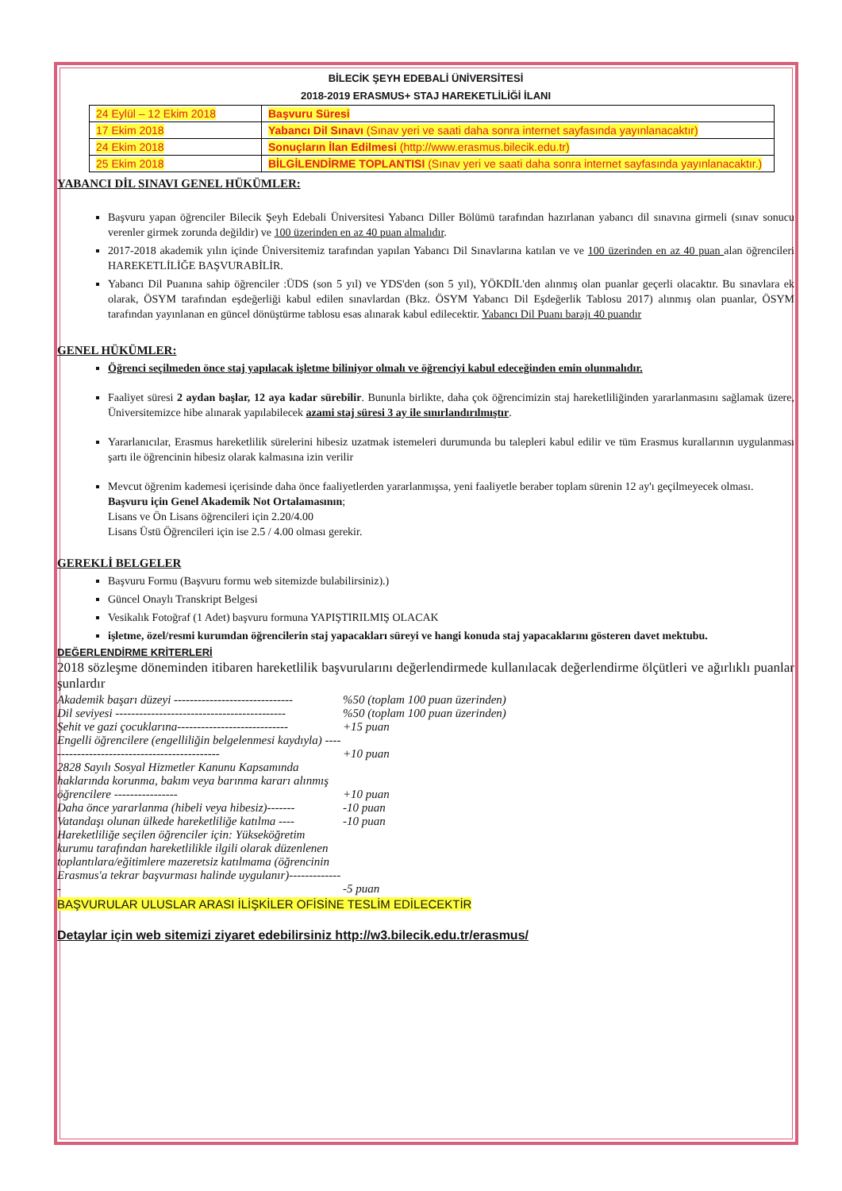BİLECİK ŞEYH EDEBALİ ÜNİVERSİTESİ
2018-2019 ERASMUS+ STAJ HAREKETLİLİĞİ İLANI
| 24 Eylül – 12 Ekim 2018 | Başvuru Süresi |
| 17 Ekim 2018 | Yabancı Dil Sınavı (Sınav yeri ve saati daha sonra internet sayfasında yayınlanacaktır) |
| 24 Ekim 2018 | Sonuçların İlan Edilmesi (http://www.erasmus.bilecik.edu.tr) |
| 25 Ekim 2018 | BİLGİLENDİRME TOPLANTISI (Sınav yeri ve saati daha sonra internet sayfasında yayınlanacaktır.) |
YABANCI DİL SINAVI GENEL HÜKÜMLER:
Başvuru yapan öğrenciler Bilecik Şeyh Edebali Üniversitesi Yabancı Diller Bölümü tarafından hazırlanan yabancı dil sınavına girmeli (sınav sonucu verenler girmek zorunda değildir) ve 100 üzerinden en az 40 puan almalıdır.
2017-2018 akademik yılın içinde Üniversitemiz tarafından yapılan Yabancı Dil Sınavlarına katılan ve ve 100 üzerinden en az 40 puan alan öğrencileri HAREKETLİLİĞE BAŞVURABİLİR.
Yabancı Dil Puanına sahip öğrenciler :ÜDS (son 5 yıl) ve YDS'den (son 5 yıl), YÖKDİL'den alınmış olan puanlar geçerli olacaktır. Bu sınavlara ek olarak, ÖSYM tarafından eşdeğerliği kabul edilen sınavlardan (Bkz. ÖSYM Yabancı Dil Eşdeğerlik Tablosu 2017) alınmış olan puanlar, ÖSYM tarafından yayınlanan en güncel dönüştürme tablosu esas alınarak kabul edilecektir. Yabancı Dil Puanı barajı 40 puandır
GENEL HÜKÜMLER:
Öğrenci seçilmeden önce staj yapılacak işletme biliniyor olmalı ve öğrenciyi kabul edeceğinden emin olunmalıdır.
Faaliyet süresi 2 aydan başlar, 12 aya kadar sürebilir. Bununla birlikte, daha çok öğrencimizin staj hareketliliğinden yararlanmasını sağlamak üzere, Üniversitemizce hibe alınarak yapılabilecek azami staj süresi 3 ay ile sınırlandırılmıştır.
Yararlanıcılar, Erasmus hareketlilik sürelerini hibesiz uzatmak istemeleri durumunda bu talepleri kabul edilir ve tüm Erasmus kurallarının uygulanması şartı ile öğrencinin hibesiz olarak kalmasına izin verilir
Mevcut öğrenim kademesi içerisinde daha önce faaliyetlerden yararlanmışsa, yeni faaliyetle beraber toplam sürenin 12 ay'ı geçilmeyecek olması.
Başvuru için Genel Akademik Not Ortalamasının;
Lisans ve Ön Lisans öğrencileri için 2.20/4.00
Lisans Üstü Öğrencileri için ise 2.5 / 4.00 olması gerekir.
GEREKLİ BELGELER
Başvuru Formu (Başvuru formu web sitemizde bulabilirsiniz).)
Güncel Onaylı Transkript Belgesi
Vesikalık Fotoğraf (1 Adet) başvuru formuna YAPIŞTIRILMIŞ OLACAK
işletme, özel/resmi kurumdan öğrencilerin staj yapacakları süreyi ve hangi konuda staj yapacaklarını gösteren davet mektubu.
DEĞERLENDİRME KRİTERLERİ
2018 sözleşme döneminden itibaren hareketlilik başvurularını değerlendirmede kullanılacak değerlendirme ölçütleri ve ağırlıklı puanlar şunlardır
| Akademik başarı düzeyi ------------------------------ | %50 (toplam 100 puan üzerinden) |
| Dil seviyesi ------------------------------------------- | %50 (toplam 100 puan üzerinden) |
| Şehit ve gazi çocuklarına---------------------------- | +15 puan |
| Engelli öğrencilere (engelliliğin belgelenmesi kaydıyla) --------------------------------------------- | +10 puan |
| 2828 Sayılı Sosyal Hizmetler Kanunu Kapsamında haklarında korunma, bakım veya barınma kararı alınmış öğrencilere ---------------- | +10 puan |
| Daha önce yararlanma (hibeli veya hibesiz)------- | -10 puan |
| Vatandaşı olunan ülkede hareketliliğe katılma ---- | -10 puan |
| Hareketliliğe seçilen öğrenciler için: Yükseköğretim kurumu tarafından hareketlilikle ilgili olarak düzenlenen toplantılara/eğitimlere mazeretsiz katılmama (öğrencinin Erasmus'a tekrar başvurması halinde uygulanır)-------------- | -5 puan |
BAŞVURULAR ULUSLAR ARASI İLİŞKİLER OFİSİNE TESLİM EDİLECEKTİR
Detaylar için web sitemizi ziyaret edebilirsiniz http://w3.bilecik.edu.tr/erasmus/